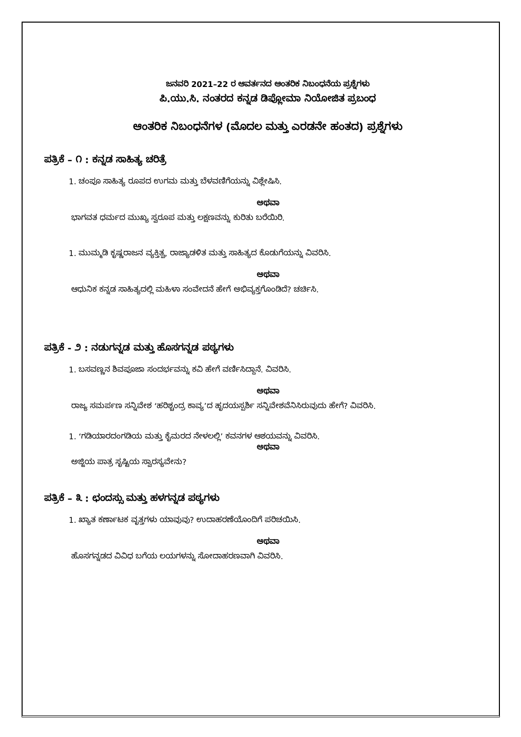ಜನವರಿ 2021–22 ರ ಆವರ್ತನದ ಆಂತರಿಕ ನಿಬಂಧನೆಯ ಪ್ರಶ್ನೆಗಳು
ಪಿ.ಯು.ಸಿ. ನಂತರದ ಕನ್ನಡ ಡಿಪ್ಲೋಮಾ ನಿಯೋಜಿತ ಪ್ರಬಂಧ
ಆಂತರಿಕ ನಿಬಂಧನೆಗಳ (ಮೊದಲ ಮತ್ತು ಎರಡನೇ ಹಂತದ) ಪ್ರಶ್ನೆಗಳು
ಪತ್ರಿಕೆ – ೧ : ಕನ್ನಡ ಸಾಹಿತ್ಯ ಚರಿತ್ರೆ
1. ಚಂಪೂ ಸಾಹಿತ್ಯ ರೂಪದ ಉಗಮ ಮತ್ತು ಬೆಳವಣಿಗೆಯನ್ನು ವಿಶ್ಲೇಷಿಸಿ.
ಅಥವಾ
ಭಾಗವತ ಧರ್ಮದ ಮುಖ್ಯ ಸ್ವರೂಪ ಮತ್ತು ಲಕ್ಷಣವನ್ನು ಕುರಿತು ಬರೆಯಿರಿ.
1. ಮುಮ್ಮಡಿ ಕೃಷ್ಣರಾಜನ ವ್ಯಕ್ತಿತ್ವ, ರಾಜ್ಯಾಡಳಿತ ಮತ್ತು ಸಾಹಿತ್ಯದ ಕೊಡುಗೆಯನ್ನು ವಿವರಿಸಿ.
ಅಥವಾ
ಆಧುನಿಕ ಕನ್ನಡ ಸಾಹಿತ್ಯದಲ್ಲಿ ಮಹಿಳಾ ಸಂವೇದನೆ ಹೇಗೆ ಅಭಿವ್ಯಕ್ತಗೊಂಡಿದೆ? ಚರ್ಚಿಸಿ.
ಪತ್ರಿಕೆ - ೨ : ನಡುಗನ್ನಡ ಮತ್ತು ಹೊಸಗನ್ನಡ ಪಠ್ಯಗಳು
1. ಬಸವಣ್ಣನ ಶಿವಪೂಜಾ ಸಂದರ್ಭವನ್ನು ಕವಿ ಹೇಗೆ ವರ್ಣಿಸಿದ್ದಾನೆ. ವಿವರಿಸಿ.
ಅಥವಾ
ರಾಜ್ಯ ಸಮರ್ಪಣ ಸನ್ನಿವೇಶ ‘ಹರಿಶ್ಚಂದ್ರ ಕಾವ್ಯ’ದ ಹೃದಯಸ್ಪರ್ಶಿ ಸನ್ನಿವೇಶವೆನಿಸಿರುವುದು ಹೇಗೆ? ವಿವರಿಸಿ.
1. ‘ಗಡಿಯಾರದಂಗಡಿಯ ಮತ್ತು ಕೈಮರದ ನೇಳಲಲ್ಲಿ’ ಕವನಗಳ ಆಶಯವನ್ನು ವಿವರಿಸಿ.
ಅಥವಾ
ಅಜ್ಜಿಯ ಪಾತ್ರ ಸೃಷ್ಟಿಯ ಸ್ವಾರಸ್ಯವೇನು?
ಪತ್ರಿಕೆ – ೩ : ಛಂದಸ್ಸು ಮತ್ತು ಹಳಗನ್ನಡ ಪಠ್ಯಗಳು
1. ಖ್ಯಾತ ಕರ್ಣಾಟಕ ವೃತ್ತಗಳು ಯಾವುವು? ಉದಾಹರಣೆಯೊಂದಿಗೆ ಪರಿಚಯಿಸಿ.
ಅಥವಾ
ಹೊಸಗನ್ನಡದ ವಿವಿಧ ಬಗೆಯ ಲಯಗಳನ್ನು ಸೋದಾಹರಣವಾಗಿ ವಿವರಿಸಿ.